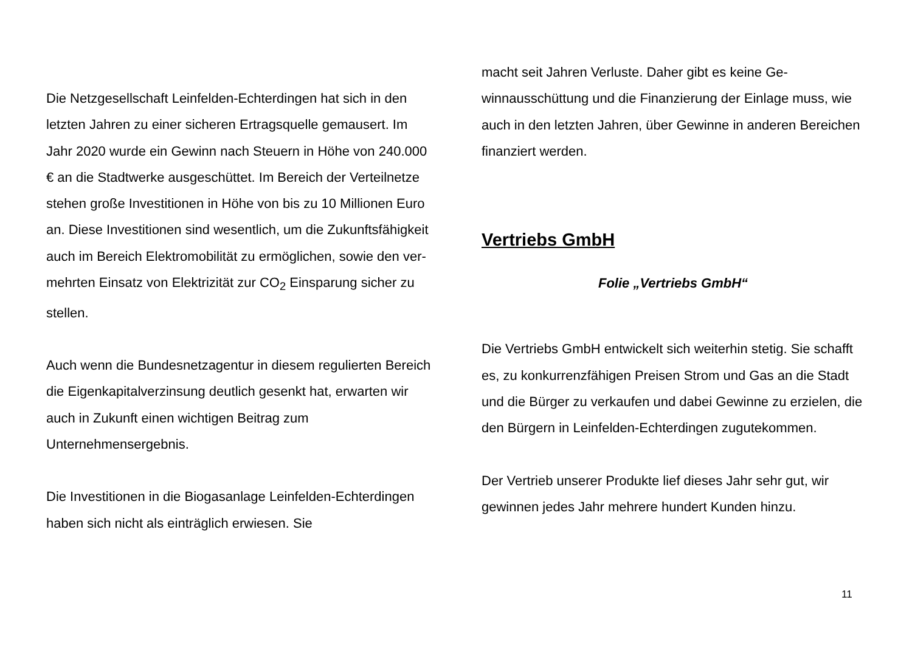Die Netzgesellschaft Leinfelden-Echterdingen hat sich in den letzten Jahren zu einer sicheren Ertragsquelle ge­mausert. Im Jahr 2020 wurde ein Gewinn nach Steuern in Höhe von 240.000 € an die Stadtwerke ausgeschüttet. Im Bereich der Verteilnetze stehen große Investitionen in Höhe von bis zu 10 Millionen Euro an. Diese Investitio­nen sind wesentlich, um die Zukunftsfähigkeit auch im Bereich Elektromobilität zu ermöglichen, sowie den ver­mehrten Einsatz von Elektrizität zur CO<sub>2</sub> Einsparung si­cher zu stellen.
Auch wenn die Bundesnetzagentur in diesem regulierten Bereich die Eigenkapitalverzinsung deutlich gesenkt hat, erwarten wir auch in Zukunft einen wichtigen Beitrag zum Unternehmensergebnis.
Die Investitionen in die Biogasanlage Leinfelden-Echter­dingen haben sich nicht als einträglich erwiesen. Sie
macht seit Jahren Verluste. Daher gibt es keine Ge­winnausschüttung und die Finanzierung der Einlage muss, wie auch in den letzten Jahren, über Gewinne in anderen Bereichen finanziert werden.
Vertriebs GmbH
Folie „Vertriebs GmbH“
Die Vertriebs GmbH entwickelt sich weiterhin stetig. Sie schafft es, zu konkurrenzfähigen Preisen Strom und Gas an die Stadt und die Bürger zu verkaufen und dabei Gewinne zu erzielen, die den Bürgern in Leinfel­den-Echterdingen zugutekommen.
Der Vertrieb unserer Produkte lief dieses Jahr sehr gut, wir gewinnen jedes Jahr mehrere hundert Kunden hinzu.
11